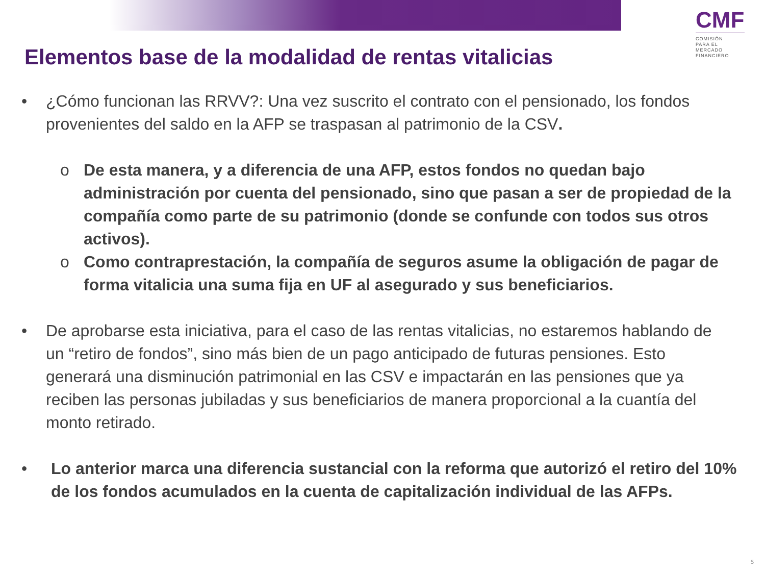CMF
COMISIÓN
PARA EL MERCADO
FINANCIERO
Elementos base de la modalidad de rentas vitalicias
• ¿Cómo funcionan las RRVV?: Una vez suscrito el contrato con el pensionado, los fondos provenientes del saldo en la AFP se traspasan al patrimonio de la CSV.
o De esta manera, y a diferencia de una AFP, estos fondos no quedan bajo administración por cuenta del pensionado, sino que pasan a ser de propiedad de la compañía como parte de su patrimonio (donde se confunde con todos sus otros activos).
o Como contraprestación, la compañía de seguros asume la obligación de pagar de forma vitalicia una suma fija en UF al asegurado y sus beneficiarios.
• De aprobarse esta iniciativa, para el caso de las rentas vitalicias, no estaremos hablando de un “retiro de fondos”, sino más bien de un pago anticipado de futuras pensiones. Esto generará una disminución patrimonial en las CSV e impactarán en las pensiones que ya reciben las personas jubiladas y sus beneficiarios de manera proporcional a la cuantía del monto retirado.
• Lo anterior marca una diferencia sustancial con la reforma que autorizó el retiro del 10% de los fondos acumulados en la cuenta de capitalización individual de las AFPs.
5